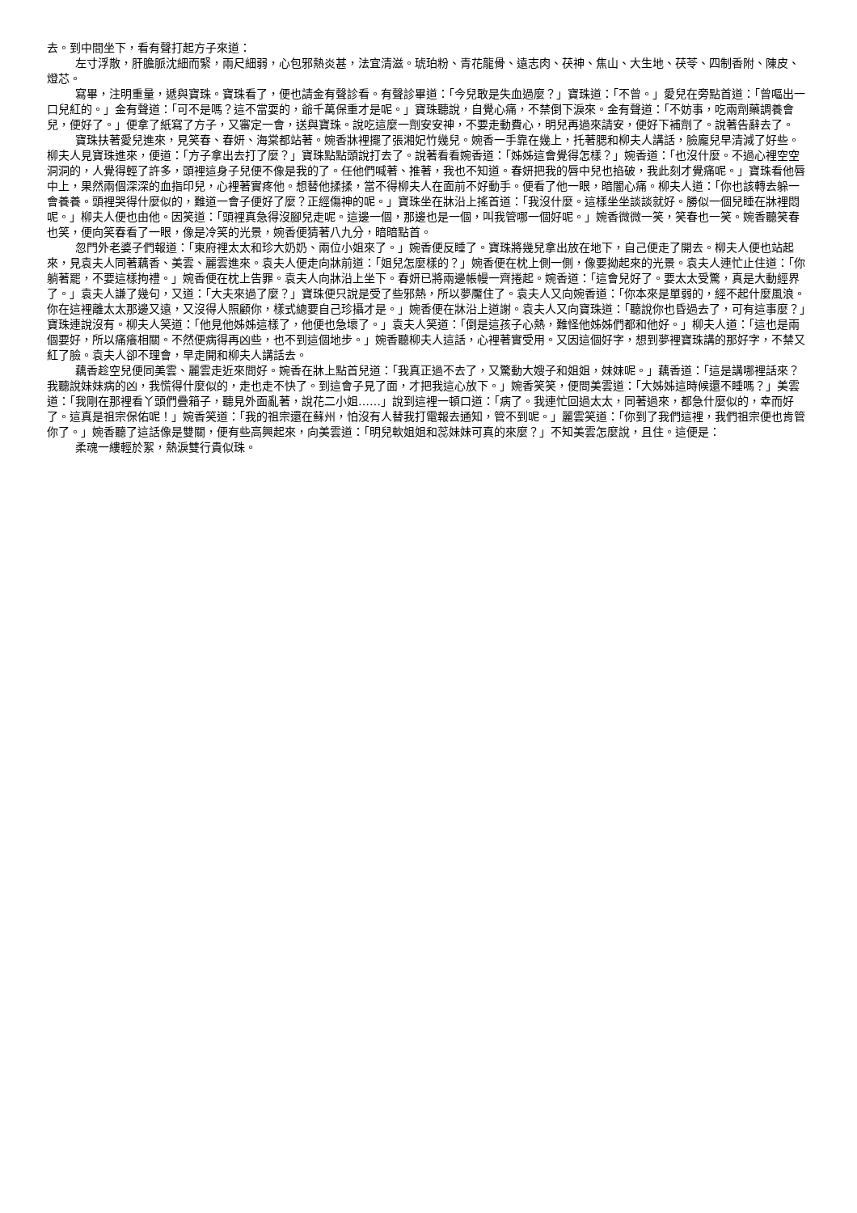去。到中間坐下，看有聲打起方子來道：
左寸浮散，肝膽脈沈細而緊，兩尺細弱，心包邪熱炎甚，法宜清滋。琥珀粉、青花龍骨、遠志肉、茯神、焦山、大生地、茯苓、四制香附、陳皮、燈芯。
寫畢，注明重量，遞與寶珠。寶珠看了，便也請金有聲診看。有聲診畢道：「今兒敢是失血過麼？」寶珠道：「不曾。」愛兒在旁點首道：「曾嘔出一口兒紅的。」金有聲道：「可不是嗎？這不當耍的，爺千萬保重才是呢。」寶珠聽說，自覺心痛，不禁倒下淚來。金有聲道：「不妨事，吃兩劑藥調養會兒，便好了。」便拿了紙寫了方子，又審定一會，送與寶珠。說吃這麼一劑安安神，不要走動費心，明兒再過來請安，便好下補劑了。說著告辭去了。
寶珠扶著愛兒進來，見笑春、春妍、海棠都站著。婉香牀裡擺了張湘妃竹幾兒。婉香一手靠在幾上，托著腮和柳夫人講話，臉龐兒早清減了好些。柳夫人見寶珠進來，便道：「方子拿出去打了麼？」寶珠點點頭說打去了。說著看看婉香道：「姊姊這會覺得怎樣？」婉香道：「也沒什麼。不過心裡空空洞洞的，人覺得輕了許多，頭裡這身子兒便不像是我的了。任他們喊著、推著，我也不知道。春妍把我的唇中兒也掐破，我此刻才覺痛呢。」寶珠看他唇中上，果然兩個深深的血指印兒，心裡著實疼他。想替他揉揉，當不得柳夫人在面前不好動手。便看了他一眼，暗闇心痛。柳夫人道：「你也該轉去躲一會養養。頭裡哭得什麼似的，難道一會子便好了麼？正經傷神的呢。」寶珠坐在牀沿上搖首道：「我沒什麼。這樣坐坐談談就好。勝似一個兒睡在牀裡悶呢。」柳夫人便也由他。因笑道：「頭裡真急得沒腳兒走呢。這邊一個，那邊也是一個，叫我管哪一個好呢。」婉香微微一笑，笑春也一笑。婉香聽笑春也笑，便向笑春看了一眼，像是冷笑的光景，婉香便猜著八九分，暗暗點首。
忽門外老婆子們報道：「東府裡太太和珍大奶奶、兩位小姐來了。」婉香便反睡了。寶珠將幾兒拿出放在地下，自己便走了開去。柳夫人便也站起來，見袁夫人同著藕香、美雲、麗雲進來。袁夫人便走向牀前道：「姐兒怎麼樣的？」婉香便在枕上側一側，像要拗起來的光景。袁夫人連忙止住道：「你躺著罷，不要這樣拘禮。」婉香便在枕上告罪。袁夫人向牀沿上坐下。春妍已將兩邊帳幔一齊捲起。婉香道：「這會兒好了。要太太受驚，真是大動經界了。」袁夫人謙了幾句，又道：「大夫來過了麼？」寶珠便只說是受了些邪熱，所以夢魘住了。袁夫人又向婉香道：「你本來是單弱的，經不起什麼風浪。你在這裡離太太那邊又遠，又沒得人照顧你，樣式總要自己珍攝才是。」婉香便在牀沿上道謝。袁夫人又向寶珠道：「聽說你也昏過去了，可有這事麼？」寶珠連說沒有。柳夫人笑道：「他見他姊姊這樣了，他便也急壞了。」袁夫人笑道：「倒是這孩子心熱，難怪他姊姊們都和他好。」柳夫人道：「這也是兩個要好，所以痛癢相關。不然便病得再凶些，也不到這個地步。」婉香聽柳夫人這話，心裡著實受用。又因這個好字，想到夢裡寶珠講的那好字，不禁又紅了臉。袁夫人卻不理會，早走開和柳夫人講話去。
藕香趁空兒便同美雲、麗雲走近來問好。婉香在牀上點首兒道：「我真正過不去了，又驚動大嫂子和姐姐，妹妹呢。」藕香道：「這是講哪裡話來？我聽說妹妹病的凶，我慌得什麼似的，走也走不快了。到這會子見了面，才把我這心放下。」婉香笑笑，便問美雲道：「大姊姊這時候還不睡嗎？」美雲道：「我剛在那裡看丫頭們疊箱子，聽見外面亂著，說花二小姐……」說到這裡一頓口道：「病了。我連忙回過太太，同著過來，都急什麼似的，幸而好了。這真是祖宗保佑呢！」婉香笑道：「我的祖宗還在蘇州，怕沒有人替我打電報去通知，管不到呢。」麗雲笑道：「你到了我們這裡，我們祖宗便也肯管你了。」婉香聽了這話像是雙關，便有些高興起來，向美雲道：「明兒軟姐姐和蕊妹妹可真的來麼？」不知美雲怎麼說，且住。這便是：
柔魂一縷輕於絮，熱淚雙行貴似珠。